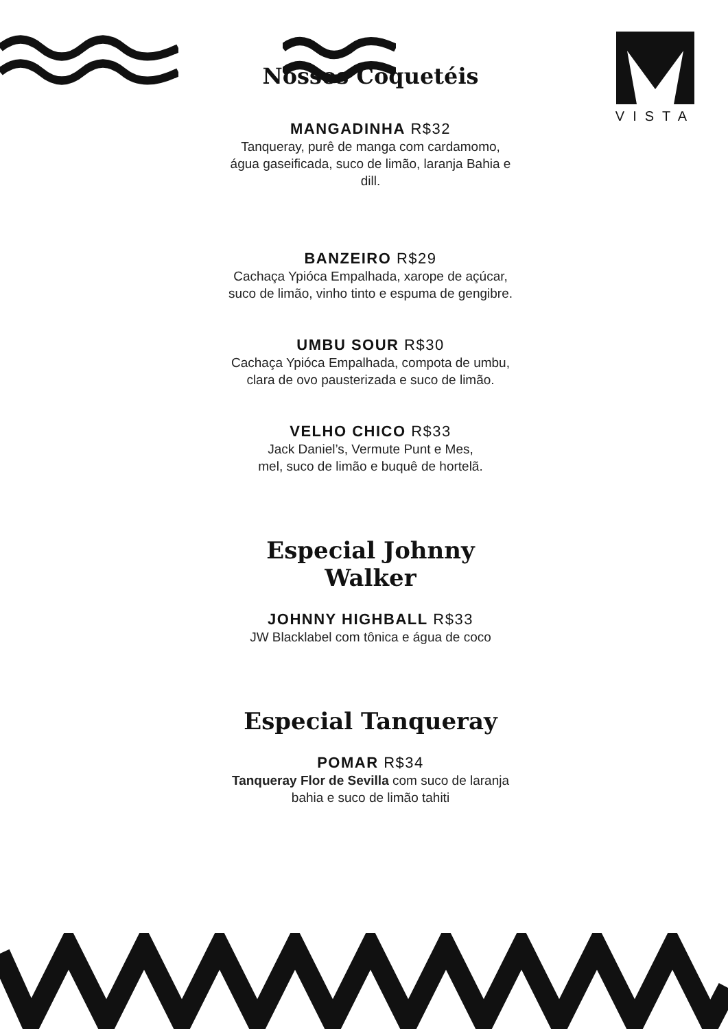VISTA
Nossos Coquetéis
MANGADINHA R$32
Tanqueray, purê de manga com cardamomo,
água gaseificada, suco de limão, laranja Bahia e dill.
BANZEIRO R$29
Cachaça Ypióca Empalhada, xarope de açúcar,
suco de limão, vinho tinto e espuma de gengibre.
UMBU SOUR R$30
Cachaça Ypióca Empalhada, compota de umbu,
clara de ovo pausterizada e suco de limão.
VELHO CHICO R$33
Jack Daniel’s, Vermute Punt e Mes,
mel, suco de limão e buquê de hortelã.
Especial Johnny Walker
JOHNNY HIGHBALL R$33
JW Blacklabel com tônica e água de coco
Especial Tanqueray
POMAR R$34
Tanqueray Flor de Sevilla com suco de laranja
bahia e suco de limão tahiti